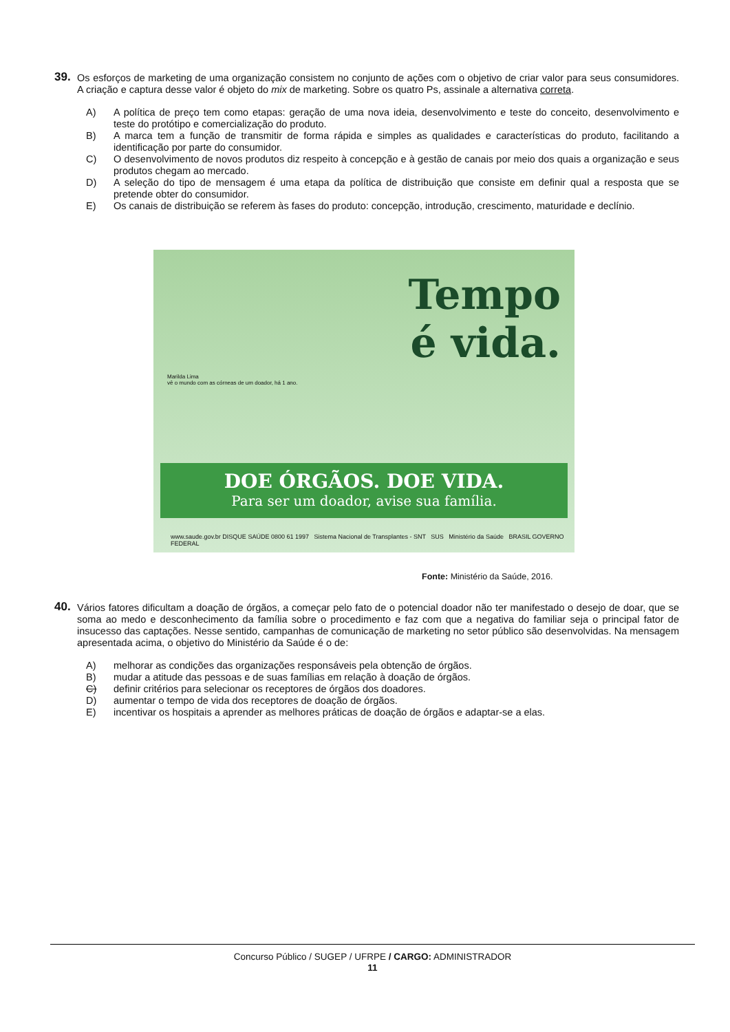39. Os esforços de marketing de uma organização consistem no conjunto de ações com o objetivo de criar valor para seus consumidores. A criação e captura desse valor é objeto do mix de marketing. Sobre os quatro Ps, assinale a alternativa correta.
A) A política de preço tem como etapas: geração de uma nova ideia, desenvolvimento e teste do conceito, desenvolvimento e teste do protótipo e comercialização do produto.
B) A marca tem a função de transmitir de forma rápida e simples as qualidades e características do produto, facilitando a identificação por parte do consumidor.
C) O desenvolvimento de novos produtos diz respeito à concepção e à gestão de canais por meio dos quais a organização e seus produtos chegam ao mercado.
D) A seleção do tipo de mensagem é uma etapa da política de distribuição que consiste em definir qual a resposta que se pretende obter do consumidor.
E) Os canais de distribuição se referem às fases do produto: concepção, introdução, crescimento, maturidade e declínio.
Tempo
é vida.
Marilda Lima
vê o mundo com as córneas de um doador, há 1 ano.
DOE ÓRGÃOS. DOE VIDA.
Para ser um doador, avise sua família.
www.saude.gov.br DISQUE SAÚDE 0800 61 1997 Sistema Nacional de Transplantes - SNT SUS Ministério da Saúde BRASIL GOVERNO FEDERAL
Fonte: Ministério da Saúde, 2016.
40. Vários fatores dificultam a doação de órgãos, a começar pelo fato de o potencial doador não ter manifestado o desejo de doar, que se soma ao medo e desconhecimento da família sobre o procedimento e faz com que a negativa do familiar seja o principal fator de insucesso das captações. Nesse sentido, campanhas de comunicação de marketing no setor público são desenvolvidas. Na mensagem apresentada acima, o objetivo do Ministério da Saúde é o de:
A) melhorar as condições das organizações responsáveis pela obtenção de órgãos.
B) mudar a atitude das pessoas e de suas famílias em relação à doação de órgãos.
C) definir critérios para selecionar os receptores de órgãos dos doadores.
D) aumentar o tempo de vida dos receptores de doação de órgãos.
E) incentivar os hospitais a aprender as melhores práticas de doação de órgãos e adaptar-se a elas.
Concurso Público / SUGEP / UFRPE / CARGO: ADMINISTRADOR
11